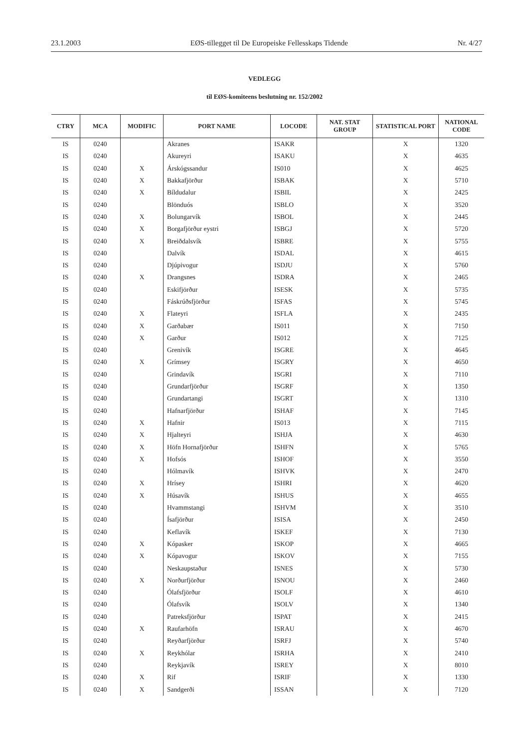23.1.2003 EØS-tillegget til De Europeiske Fellesskaps Tidende Nr. 4/27
VEDLEGG
til EØS-komiteens beslutning nr. 152/2002
| CTRY | MCA | MODIFIC | PORT NAME | LOCODE | NAT. STAT GROUP | STATISTICAL PORT | NATIONAL CODE |
| --- | --- | --- | --- | --- | --- | --- | --- |
| IS | 0240 | | Akranes | ISAKR | | X | 1320 |
| IS | 0240 | | Akureyri | ISAKU | | X | 4635 |
| IS | 0240 | X | Árskógssandur | IS010 | | X | 4625 |
| IS | 0240 | X | Bakkafjörður | ISBAK | | X | 5710 |
| IS | 0240 | X | Bíldudalur | ISBIL | | X | 2425 |
| IS | 0240 | | Blönduós | ISBLO | | X | 3520 |
| IS | 0240 | X | Bolungarvík | ISBOL | | X | 2445 |
| IS | 0240 | X | Borgafjörður eystri | ISBGJ | | X | 5720 |
| IS | 0240 | X | Breiðdalsvík | ISBRE | | X | 5755 |
| IS | 0240 | | Dalvík | ISDAL | | X | 4615 |
| IS | 0240 | | Djúpivogur | ISDJU | | X | 5760 |
| IS | 0240 | X | Drangsnes | ISDRA | | X | 2465 |
| IS | 0240 | | Eskifjörður | ISESK | | X | 5735 |
| IS | 0240 | | Fáskrúðsfjörður | ISFAS | | X | 5745 |
| IS | 0240 | X | Flateyri | ISFLA | | X | 2435 |
| IS | 0240 | X | Garðabær | IS011 | | X | 7150 |
| IS | 0240 | X | Garður | IS012 | | X | 7125 |
| IS | 0240 | | Grenivík | ISGRE | | X | 4645 |
| IS | 0240 | X | Grímsey | ISGRY | | X | 4650 |
| IS | 0240 | | Grindavík | ISGRI | | X | 7110 |
| IS | 0240 | | Grundarfjörður | ISGRF | | X | 1350 |
| IS | 0240 | | Grundartangi | ISGRT | | X | 1310 |
| IS | 0240 | | Hafnarfjörður | ISHAF | | X | 7145 |
| IS | 0240 | X | Hafnir | IS013 | | X | 7115 |
| IS | 0240 | X | Hjalteyri | ISHJA | | X | 4630 |
| IS | 0240 | X | Höfn Hornafjörður | ISHFN | | X | 5765 |
| IS | 0240 | X | Hofsós | ISHOF | | X | 3550 |
| IS | 0240 | | Hólmavík | ISHVK | | X | 2470 |
| IS | 0240 | X | Hrísey | ISHRI | | X | 4620 |
| IS | 0240 | X | Húsavík | ISHUS | | X | 4655 |
| IS | 0240 | | Hvammstangi | ISHVM | | X | 3510 |
| IS | 0240 | | Ísafjörður | ISISA | | X | 2450 |
| IS | 0240 | | Keflavík | ISKEF | | X | 7130 |
| IS | 0240 | X | Kópasker | ISKOP | | X | 4665 |
| IS | 0240 | X | Kópavogur | ISKOV | | X | 7155 |
| IS | 0240 | | Neskaupstaður | ISNES | | X | 5730 |
| IS | 0240 | X | Norðurfjörður | ISNOU | | X | 2460 |
| IS | 0240 | | Ólafsfjörður | ISOLF | | X | 4610 |
| IS | 0240 | | Ólafsvík | ISOLV | | X | 1340 |
| IS | 0240 | | Patreksfjörður | ISPAT | | X | 2415 |
| IS | 0240 | X | Raufarhöfn | ISRAU | | X | 4670 |
| IS | 0240 | | Reyðarfjörður | ISRFJ | | X | 5740 |
| IS | 0240 | X | Reykhólar | ISRHA | | X | 2410 |
| IS | 0240 | | Reykjavík | ISREY | | X | 8010 |
| IS | 0240 | X | Rif | ISRIF | | X | 1330 |
| IS | 0240 | X | Sandgerði | ISSAN | | X | 7120 |